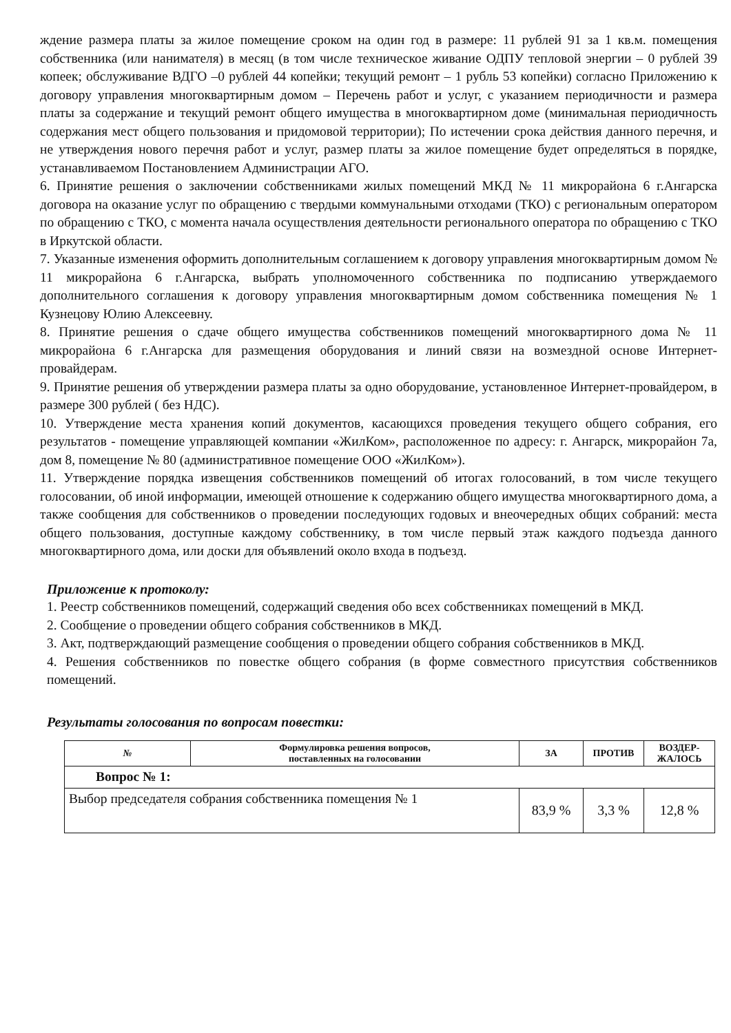ждение размера платы за жилое помещение сроком на один год в размере: 11 рублей 91 за 1 кв.м. помещения собственника (или нанимателя) в месяц (в том числе техническое живание ОДПУ тепловой энергии – 0 рублей 39 копеек; обслуживание ВДГО –0 рублей 44 копейки; текущий ремонт – 1 рубль 53 копейки) согласно Приложению к договору управления многоквартирным домом – Перечень работ и услуг, с указанием периодичности и размера платы за содержание и текущий ремонт общего имущества в многоквартирном доме (минимальная периодичность содержания мест общего пользования и придомовой территории); По истечении срока действия данного перечня, и не утверждения нового перечня работ и услуг, размер платы за жилое помещение будет определяться в порядке, устанавливаемом Постановлением Администрации АГО.
6. Принятие решения о заключении собственниками жилых помещений МКД № 11 микрорайона 6 г.Ангарска договора на оказание услуг по обращению с твердыми коммунальными отходами (ТКО) с региональным оператором по обращению с ТКО, с момента начала осуществления деятельности регионального оператора по обращению с ТКО в Иркутской области.
7. Указанные изменения оформить дополнительным соглашением к договору управления многоквартирным домом № 11 микрорайона 6 г.Ангарска, выбрать уполномоченного собственника по подписанию утверждаемого дополнительного соглашения к договору управления многоквартирным домом собственника помещения № 1 Кузнецову Юлию Алексеевну.
8. Принятие решения о сдаче общего имущества собственников помещений многоквартирного дома № 11 микрорайона 6 г.Ангарска для размещения оборудования и линий связи на возмездной основе Интернет-провайдерам.
9. Принятие решения об утверждении размера платы за одно оборудование, установленное Интернет-провайдером, в размере 300 рублей ( без НДС).
10. Утверждение места хранения копий документов, касающихся проведения текущего общего собрания, его результатов - помещение управляющей компании «ЖилКом», расположенное по адресу: г. Ангарск, микрорайон 7а, дом 8, помещение № 80 (административное помещение ООО «ЖилКом»).
11. Утверждение порядка извещения собственников помещений об итогах голосований, в том числе текущего голосовании, об иной информации, имеющей отношение к содержанию общего имущества многоквартирного дома, а также сообщения для собственников о проведении последующих годовых и внеочередных общих собраний: места общего пользования, доступные каждому собственнику, в том числе первый этаж каждого подъезда данного многоквартирного дома, или доски для объявлений около входа в подъезд.
Приложение к протоколу:
1. Реестр собственников помещений, содержащий сведения обо всех собственниках помещений в МКД.
2. Сообщение о проведении общего собрания собственников в МКД.
3. Акт, подтверждающий размещение сообщения о проведении общего собрания собственников в МКД.
4. Решения собственников по повестке общего собрания (в форме совместного присутствия собственников помещений.
Результаты голосования по вопросам повестки:
| № | Формулировка решения вопросов, поставленных на голосовании | ЗА | ПРОТИВ | ВОЗДЕР- ЖАЛОСЬ |
| --- | --- | --- | --- | --- |
| Вопрос № 1: | | | | |
| Выбор председателя собрания собственника помещения № 1 | | 83,9 % | 3,3 % | 12,8 % |